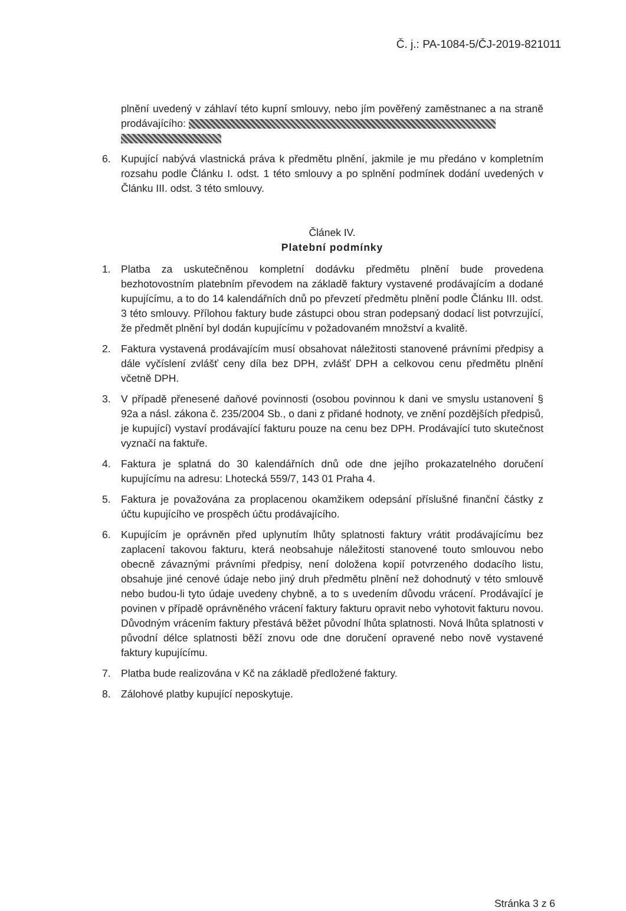Č. j.: PA-1084-5/ČJ-2019-821011
plnění uvedený v záhlaví této kupní smlouvy, nebo jím pověřený zaměstnanec a na straně prodávajícího:
6. Kupující nabývá vlastnická práva k předmětu plnění, jakmile je mu předáno v kompletním rozsahu podle Článku I. odst. 1 této smlouvy a po splnění podmínek dodání uvedených v Článku III. odst. 3 této smlouvy.
Článek IV.
Platební podmínky
1. Platba za uskutečněnou kompletní dodávku předmětu plnění bude provedena bezhotovostním platebním převodem na základě faktury vystavené prodávajícím a dodané kupujícímu, a to do 14 kalendářních dnů po převzetí předmětu plnění podle Článku III. odst. 3 této smlouvy. Přílohou faktury bude zástupci obou stran podepsaný dodací list potvrzující, že předmět plnění byl dodán kupujícímu v požadovaném množství a kvalitě.
2. Faktura vystavená prodávajícím musí obsahovat náležitosti stanovené právními předpisy a dále vyčíslení zvlášť ceny díla bez DPH, zvlášť DPH a celkovou cenu předmětu plnění včetně DPH.
3. V případě přenesené daňové povinnosti (osobou povinnou k dani ve smyslu ustanovení § 92a a násl. zákona č. 235/2004 Sb., o dani z přidané hodnoty, ve znění pozdějších předpisů, je kupující) vystaví prodávající fakturu pouze na cenu bez DPH. Prodávající tuto skutečnost vyznačí na faktuře.
4. Faktura je splatná do 30 kalendářních dnů ode dne jejího prokazatelného doručení kupujícímu na adresu: Lhotecká 559/7, 143 01 Praha 4.
5. Faktura je považována za proplacenou okamžikem odepsání příslušné finanční částky z účtu kupujícího ve prospěch účtu prodávajícího.
6. Kupujícím je oprávněn před uplynutím lhůty splatnosti faktury vrátit prodávajícímu bez zaplacení takovou fakturu, která neobsahuje náležitosti stanovené touto smlouvou nebo obecně závaznými právními předpisy, není doložena kopií potvrzeného dodacího listu, obsahuje jiné cenové údaje nebo jiný druh předmětu plnění než dohodnutý v této smlouvě nebo budou-li tyto údaje uvedeny chybně, a to s uvedením důvodu vrácení. Prodávající je povinen v případě oprávněného vrácení faktury fakturu opravit nebo vyhotovit fakturu novou. Důvodným vrácením faktury přestává běžet původní lhůta splatnosti. Nová lhůta splatnosti v původní délce splatnosti běží znovu ode dne doručení opravené nebo nově vystavené faktury kupujícímu.
7. Platba bude realizována v Kč na základě předložené faktury.
8. Zálohové platby kupující neposkytuje.
Stránka 3 z 6